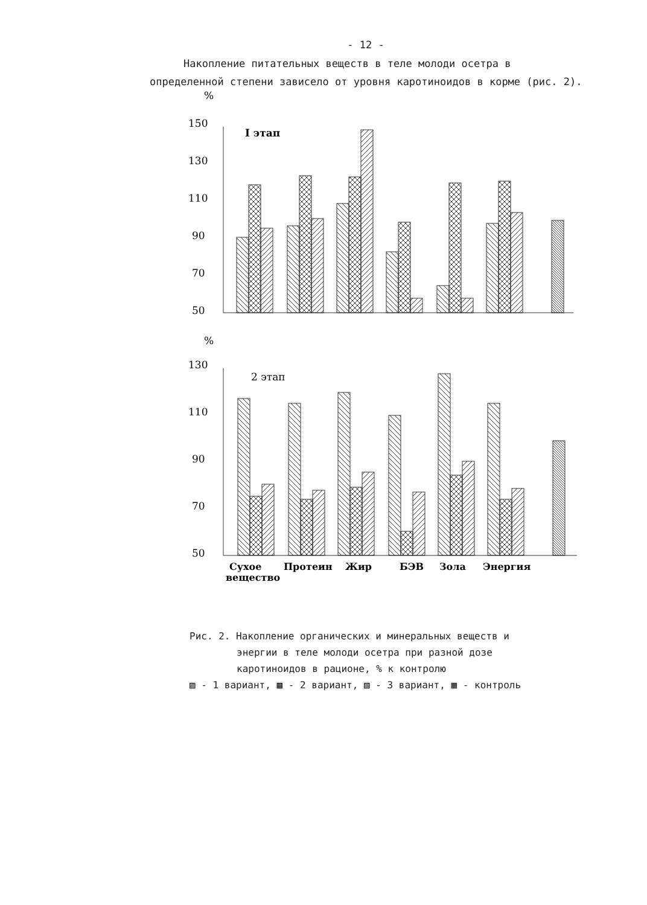- 12 -
Накопление питательных веществ в теле молоди осетра в определенной степени зависело от уровня каротиноидов в корме (рис. 2).
%
150
130
110
90
70
50
I этап
%
130
110
90
70
50
2 этап
Сухое
вещество
Протеин
Жир
БЭВ
Зола
Энергия
Рис. 2. Накопление органических и минеральных веществ и
энергии в теле молоди осетра при разной дозе
каротиноидов в рационе, % к контролю
▨ - 1 вариант, ▩ - 2 вариант, ▧ - 3 вариант, ▦ - контроль